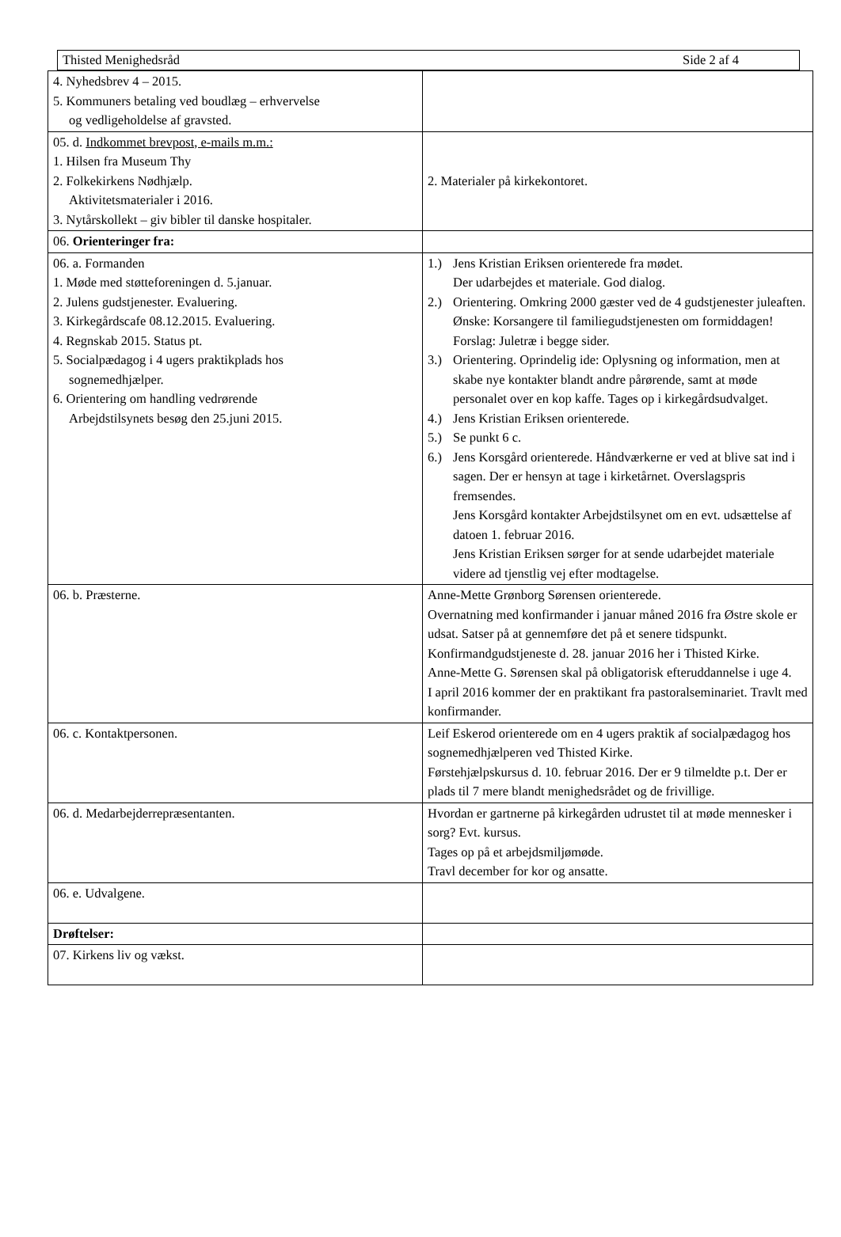Thisted Menighedsråd Side 2 af 4
| 4. Nyhedsbrev 4 – 2015. 5. Kommuners betaling ved boudlæg – erhvervelse og vedligeholdelse af gravsted. | |
| 05. d. Indkommet brevpost, e-mails m.m.: 1. Hilsen fra Museum Thy 2. Folkekirkens Nødhjælp. Aktivitetsmaterialer i 2016. 3. Nytårskollekt – giv bibler til danske hospitaler. | 2. Materialer på kirkekontoret. |
| 06. Orienteringer fra: | |
| 06. a. Formanden 1. Møde med støtteforeningen d. 5.januar. 2. Julens gudstjenester. Evaluering. 3. Kirkegårdscafe 08.12.2015. Evaluering. 4. Regnskab 2015. Status pt. 5. Socialpædagog i 4 ugers praktikplads hos sognemedhjælper. 6. Orientering om handling vedrørende Arbejdstilsynets besøg den 25.juni 2015. | 1.) Jens Kristian Eriksen orienterede fra mødet. Der udarbejdes et materiale. God dialog. 2.) Orientering. Omkring 2000 gæster ved de 4 gudstjenester juleaften. Ønske: Korsangere til familiegudstjenesten om formiddagen! Forslag: Juletræ i begge sider. 3.) Orientering. Oprindelig ide: Oplysning og information, men at skabe nye kontakter blandt andre pårørende, samt at møde personalet over en kop kaffe. Tages op i kirkegårdsudvalget. 4.) Jens Kristian Eriksen orienterede. 5.) Se punkt 6 c. 6.) Jens Korsgård orienterede. Håndværkerne er ved at blive sat ind i sagen. Der er hensyn at tage i kirketårnet. Overslagspris fremsendes. Jens Korsgård kontakter Arbejdstilsynet om en evt. udsættelse af datoen 1. februar 2016. Jens Kristian Eriksen sørger for at sende udarbejdet materiale videre ad tjenstlig vej efter modtagelse. |
| 06. b. Præsterne. | Anne-Mette Grønborg Sørensen orienterede. Overnatning med konfirmander i januar måned 2016 fra Østre skole er udsat. Satser på at gennemføre det på et senere tidspunkt. Konfirmandgudstjeneste d. 28. januar 2016 her i Thisted Kirke. Anne-Mette G. Sørensen skal på obligatorisk efteruddannelse i uge 4. I april 2016 kommer der en praktikant fra pastoralseminariet. Travlt med konfirmander. |
| 06. c. Kontaktpersonen. | Leif Eskerod orienterede om en 4 ugers praktik af socialpædagog hos sognemedhjælperen ved Thisted Kirke. Førstehjælpskursus d. 10. februar 2016. Der er 9 tilmeldte p.t. Der er plads til 7 mere blandt menighedsrådet og de frivillige. |
| 06. d. Medarbejderrepræsentanten. | Hvordan er gartnerne på kirkegården udrustet til at møde mennesker i sorg? Evt. kursus. Tages op på et arbejdsmiljømøde. Travl december for kor og ansatte. |
| 06. e. Udvalgene. | |
| Drøftelser: | |
| 07. Kirkens liv og vækst. | |